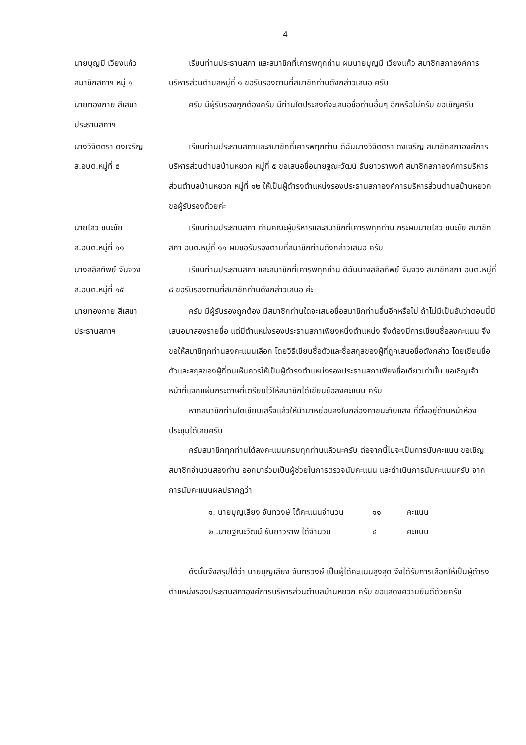4
นายบุญมี เวียงแก้ว
สมาชิกสภาฯ หมู่ ๑
เรียนท่านประธานสภา และสมาชิกที่เคารพทุกท่าน ผมนายบุญมี เวียงแก้ว สมาชิกสภาองค์การบริหารส่วนตำบลหมู่ที่ ๑ ขอรับรองตามที่สมาชิกท่านดังกล่าวเสนอ ครับ
นายทองกาย สีเสนา
ประธานสภาฯ
ครับ มีผู้รับรองถูกต้องครับ มีท่านใดประสงค์จะเสนอชื่อท่านอื่นๆ อีกหรือไม่ครับ ขอเชิญครับ
นางวิจิตตรา ดงเจริญ
ส.อบต.หมู่ที่ ๕
เรียนท่านประธานสภาและสมาชิกที่เคารพทุกท่าน ดิฉันนางวิจิตตรา ดงเจริญ สมาชิกสภาองค์การบริหารส่วนตำบลบ้านหยวก หมู่ที่ ๕ ขอเสนอชื่อนายฐณะวัฒน์ ธันยาวราพงศ์ สมาชิกสภาองค์การบริหารส่วนตำบลบ้านหยวก หมู่ที่ ๑๒ ให้เป็นผู้ดำรงตำแหน่งรองประธานสภาองค์การบริหารส่วนตำบลบ้านหยวก ขอผู้รับรองด้วยค่ะ
นายไสว ชนะชัย
ส.อบต.หมู่ที่ ๑๑
เรียนท่านประธานสภา ท่านคณะผู้บริหารและสมาชิกที่เคารพทุกท่าน กระผมนายไสว ชนะชัย สมาชิกสภา อบต.หมู่ที่ ๑๑ ผมขอรับรองตามที่สมาชิกท่านดังกล่าวเสนอ ครับ
นางสลิลทิพย์ จันจวง
ส.อบต.หมู่ที่ ๑๕
เรียนท่านประธานสภา และสมาชิกที่เคารพทุกท่าน ดิฉันนางสลิลทิพย์ จันจวง สมาชิกสภา อบต.หมู่ที่ ๘ ขอรับรองตามที่สมาชิกท่านดังกล่าวเสนอ ค่ะ
นายทองกาย สีเสนา
ประธานสภาฯ
ครับ มีผู้รับรองถูกต้อง มีสมาชิกท่านใดจะเสนอชื่อสมาชิกท่านอื่นอีกหรือไม่ ถ้าไม่มีเป็นอันว่าตอนนี้มีเสนอมาสองรายชื่อ แต่มีตำแหน่งรองประธานสภาเพียงหนึ่งตำแหน่ง จึงต้องมีการเขียนชื่อลงคะแนน จึงขอให้สมาชิทุกท่านลงคะแนนเลือก โดยวิธีเขียนชื่อตัวและชื่อสกุลของผู้ที่ถูกเสนอชื่อดังกล่าว โดยเขียนชื่อตัวและสกุลของผู้ที่ตนเห็นควรให้เป็นผู้ดำรงตำแหน่งรองประธานสภาเพียงชื่อเดียวเท่านั้น ขอเชิญเจ้าหน้าที่แจกแผ่นกระดาษที่เตรียมไว้ให้สมาชิกได้เขียนชื่อลงคะแนน ครับ
หากสมาชิกท่านใดเขียนเสร็จแล้วให้นำมาหย่อนลงในกล่องภาชนะทึบแสง ที่ตั้งอยู่ด้านหน้าห้องประชุมได้เลยครับ
ครับสมาชิกทุกท่านได้ลงคะแนนครบทุกท่านแล้วนะครับ ต่อจากนี้ไปจะเป็นการนับคะแนน ขอเชิญสมาชิกจำนวนสองท่าน ออกมาร่วมเป็นผู้ช่วยในการตรวจนับคะแนน และดำเนินการนับคะแนนครับ จากการนับคะแนนผลปรากฏว่า
๑. นายบุญเลียง จันทวงษ์ ได้คะแนนจำนวน ๑๑ คะแนน
๒ .นายฐณะวัฒน์ ธันยาวราพ ได้จำนวน ๔ คะแนน
ดังนั้นจึงสรุปได้ว่า นายบุญเลียง จันทรวงษ์ เป็นผู้ได้คะแนนสูงสุด จึงได้รับการเลือกให้เป็นผู้ดำรงตำแหน่งรองประธานสภาองค์การบริหารส่วนตำบลบ้านหยวก ครับ ขอแสดงความยินดีด้วยครับ